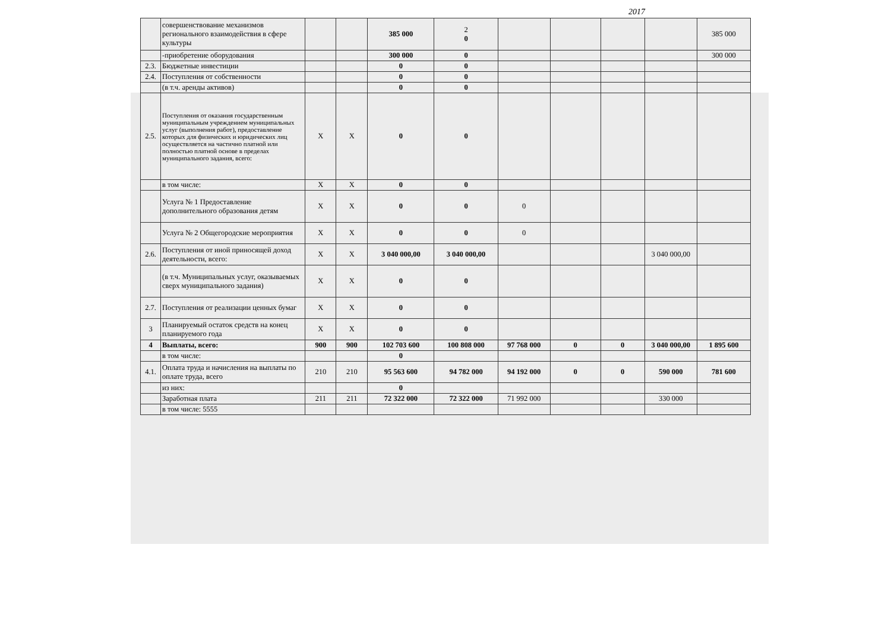2017
| | совершенствование механизмов регионального взаимодействия в сфере культуры | | | 385 000 | 2 0 | | | | | 385 000 |
| | -приобретение оборудования | | | 300 000 | 0 | | | | | 300 000 |
| 2.3. | Бюджетные инвестиции | | | 0 | 0 | | | | | |
| 2.4. | Поступления от собственности | | | 0 | 0 | | | | | |
| | (в т.ч. аренды активов) | | | 0 | 0 | | | | | |
| 2.5. | Поступления от оказания государственным муниципальным учреждением муниципальных услуг (выполнения работ), предоставление которых для физических и юридических лиц осуществляется на частично платной или полностью платной основе в пределах муниципального задания, всего: | X | X | 0 | 0 | | | | | |
| | в том числе: | X | X | 0 | 0 | | | | | |
| | Услуга № 1 Предоставление дополнительного образования детям | X | X | 0 | 0 | 0 | | | | |
| | Услуга № 2 Общегородские мероприятия | X | X | 0 | 0 | 0 | | | | |
| 2.6. | Поступления от иной приносящей доход деятельности, всего: | X | X | 3 040 000,00 | 3 040 000,00 | | | | 3 040 000,00 | |
| | (в т.ч. Муниципальных услуг, оказываемых сверх муниципального задания) | X | X | 0 | 0 | | | | | |
| 2.7. | Поступления от реализации ценных бумаг | X | X | 0 | 0 | | | | | |
| 3 | Планируемый остаток средств на конец планируемого года | X | X | 0 | 0 | | | | | |
| 4 | Выплаты, всего: | 900 | 900 | 102 703 600 | 100 808 000 | 97 768 000 | 0 | 0 | 3 040 000,00 | 1 895 600 |
| | в том числе: | | | 0 | | | | | | |
| 4.1. | Оплата труда и начисления на выплаты по оплате труда, всего | 210 | 210 | 95 563 600 | 94 782 000 | 94 192 000 | 0 | 0 | 590 000 | 781 600 |
| | из них: | | | 0 | | | | | | |
| | Заработная плата | 211 | 211 | 72 322 000 | 72 322 000 | 71 992 000 | | | 330 000 | |
| | в том числе: 5555 | | | | | | | | | |